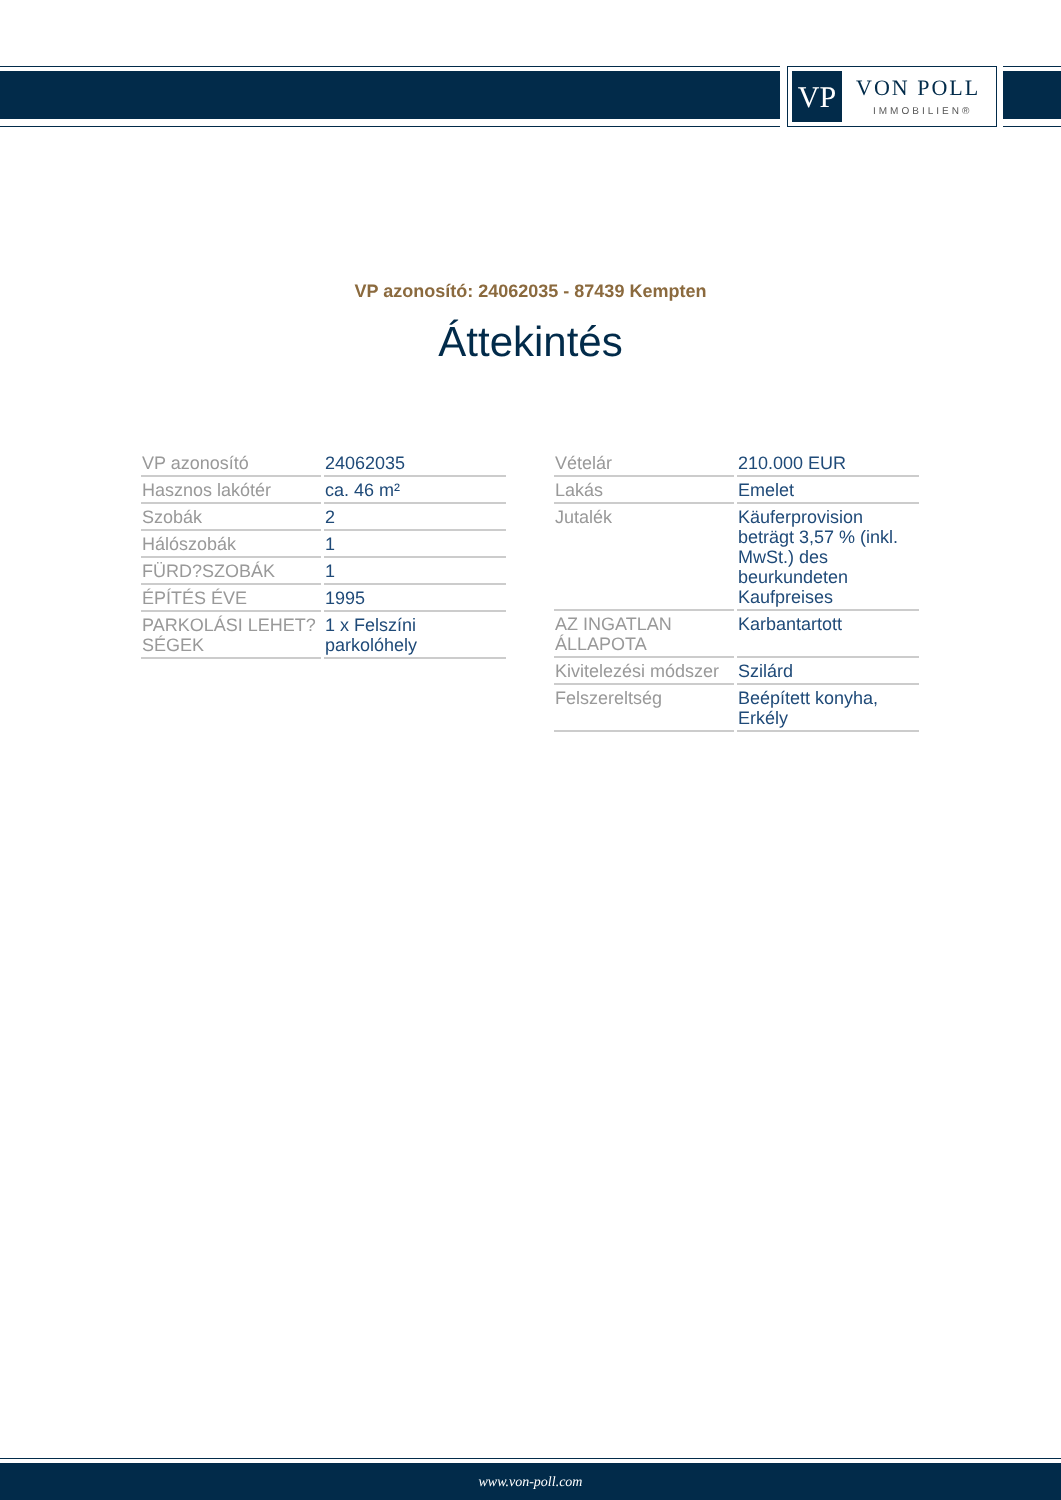VP VON POLL
IMMOBILIEN®
VP azonosító: 24062035 - 87439 Kempten
Áttekintés
| VP azonosító | 24062035 |
| Hasznos lakótér | ca. 46 m² |
| Szobák | 2 |
| Hálószobák | 1 |
| FÜRD?SZOBÁK | 1 |
| ÉPÍTÉS ÉVE | 1995 |
| PARKOLÁSI LEHET?SÉGEK | 1 x Felszíni parkolóhely |
| Vételár | 210.000 EUR |
| Lakás | Emelet |
| Jutalék | Käuferprovision beträgt 3,57 % (inkl. MwSt.) des beurkundeten Kaufpreises |
| AZ INGATLAN ÁLLAPOTA | Karbantartott |
| Kivitelezési módszer | Szilárd |
| Felszereltség | Beépített konyha, Erkély |
www.von-poll.com